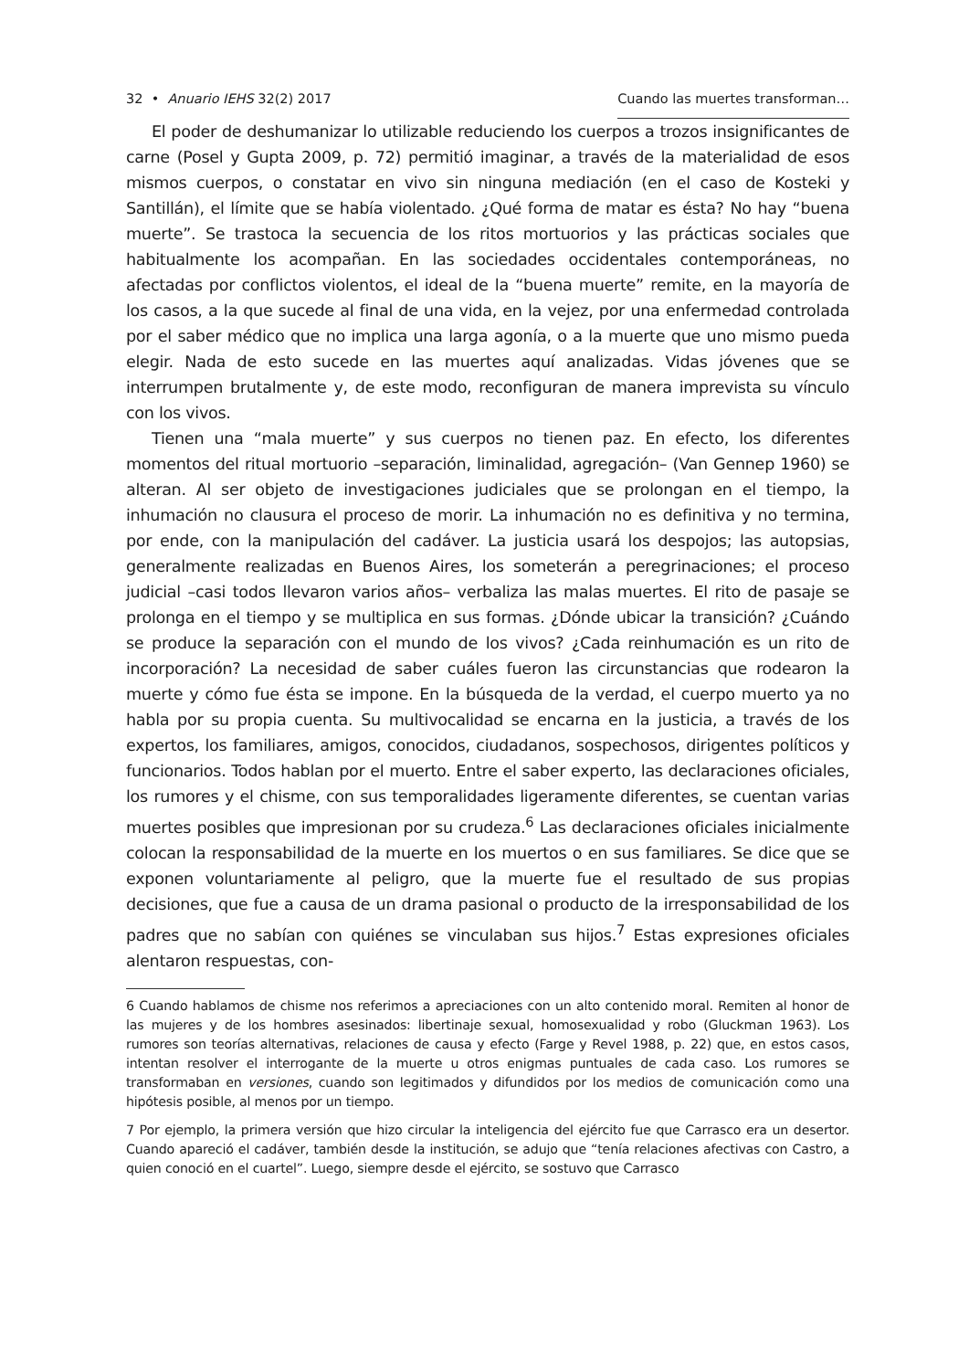32 • Anuario IEHS 32(2) 2017 Cuando las muertes transforman…
El poder de deshumanizar lo utilizable reduciendo los cuerpos a trozos insignificantes de carne (Posel y Gupta 2009, p. 72) permitió imaginar, a través de la materialidad de esos mismos cuerpos, o constatar en vivo sin ninguna mediación (en el caso de Kosteki y Santillán), el límite que se había violentado. ¿Qué forma de matar es ésta? No hay “buena muerte”. Se trastoca la secuencia de los ritos mortuorios y las prácticas sociales que habitualmente los acompañan. En las sociedades occidentales contemporáneas, no afectadas por conflictos violentos, el ideal de la “buena muerte” remite, en la mayoría de los casos, a la que sucede al final de una vida, en la vejez, por una enfermedad controlada por el saber médico que no implica una larga agonía, o a la muerte que uno mismo pueda elegir. Nada de esto sucede en las muertes aquí analizadas. Vidas jóvenes que se interrumpen brutalmente y, de este modo, reconfiguran de manera imprevista su vínculo con los vivos.
Tienen una “mala muerte” y sus cuerpos no tienen paz. En efecto, los diferentes momentos del ritual mortuorio –separación, liminalidad, agregación– (Van Gennep 1960) se alteran. Al ser objeto de investigaciones judiciales que se prolongan en el tiempo, la inhumación no clausura el proceso de morir. La inhumación no es definitiva y no termina, por ende, con la manipulación del cadáver. La justicia usará los despojos; las autopsias, generalmente realizadas en Buenos Aires, los someterán a peregrinaciones; el proceso judicial –casi todos llevaron varios años– verbaliza las malas muertes. El rito de pasaje se prolonga en el tiempo y se multiplica en sus formas. ¿Dónde ubicar la transición? ¿Cuándo se produce la separación con el mundo de los vivos? ¿Cada reinhumación es un rito de incorporación? La necesidad de saber cuáles fueron las circunstancias que rodearon la muerte y cómo fue ésta se impone. En la búsqueda de la verdad, el cuerpo muerto ya no habla por su propia cuenta. Su multivocalidad se encarna en la justicia, a través de los expertos, los familiares, amigos, conocidos, ciudadanos, sospechosos, dirigentes políticos y funcionarios. Todos hablan por el muerto. Entre el saber experto, las declaraciones oficiales, los rumores y el chisme, con sus temporalidades ligeramente diferentes, se cuentan varias muertes posibles que impresionan por su crudeza.<sup>6</sup> Las declaraciones oficiales inicialmente colocan la responsabilidad de la muerte en los muertos o en sus familiares. Se dice que se exponen voluntariamente al peligro, que la muerte fue el resultado de sus propias decisiones, que fue a causa de un drama pasional o producto de la irresponsabilidad de los padres que no sabían con quiénes se vinculaban sus hijos.<sup>7</sup> Estas expresiones oficiales alentaron respuestas, con-
6 Cuando hablamos de chisme nos referimos a apreciaciones con un alto contenido moral. Remiten al honor de las mujeres y de los hombres asesinados: libertinaje sexual, homosexualidad y robo (Gluckman 1963). Los rumores son teorías alternativas, relaciones de causa y efecto (Farge y Revel 1988, p. 22) que, en estos casos, intentan resolver el interrogante de la muerte u otros enigmas puntuales de cada caso. Los rumores se transformaban en versiones, cuando son legitimados y difundidos por los medios de comunicación como una hipótesis posible, al menos por un tiempo.
7 Por ejemplo, la primera versión que hizo circular la inteligencia del ejército fue que Carrasco era un desertor. Cuando apareció el cadáver, también desde la institución, se adujo que “tenía relaciones afectivas con Castro, a quien conoció en el cuartel”. Luego, siempre desde el ejército, se sostuvo que Carrasco